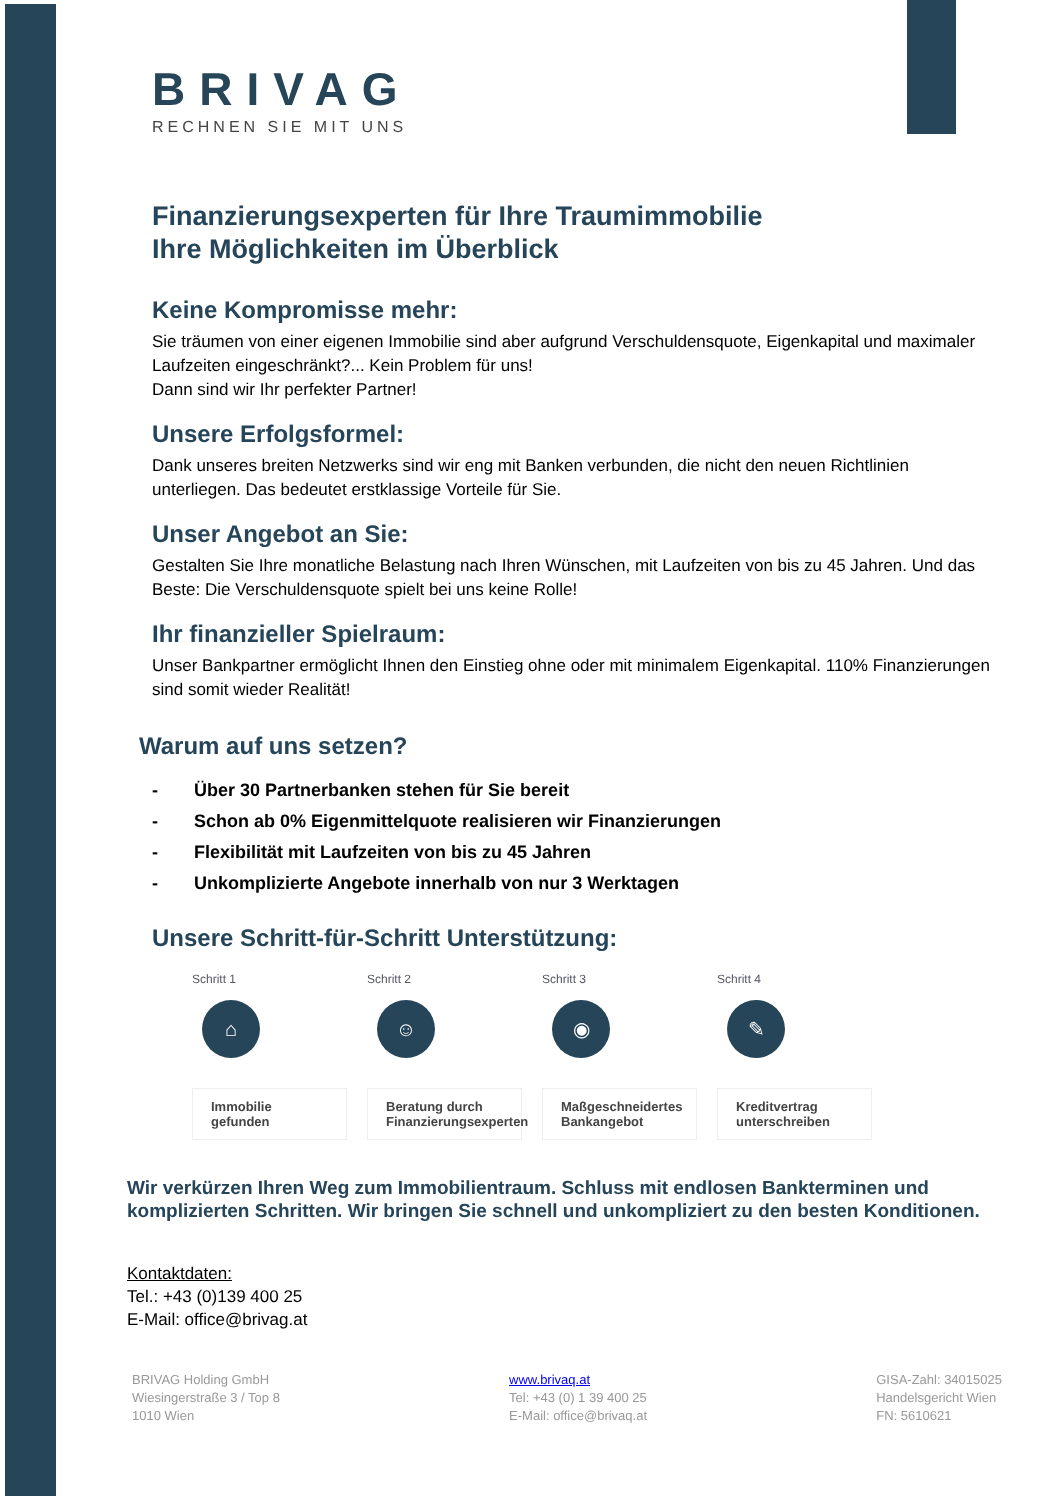BRIVAG
RECHNEN SIE MIT UNS
Finanzierungsexperten für Ihre Traumimmobilie
Ihre Möglichkeiten im Überblick
Keine Kompromisse mehr:
Sie träumen von einer eigenen Immobilie sind aber aufgrund Verschuldensquote, Eigenkapital und maximaler Laufzeiten eingeschränkt?... Kein Problem für uns!
Dann sind wir Ihr perfekter Partner!
Unsere Erfolgsformel:
Dank unseres breiten Netzwerks sind wir eng mit Banken verbunden, die nicht den neuen Richtlinien unterliegen. Das bedeutet erstklassige Vorteile für Sie.
Unser Angebot an Sie:
Gestalten Sie Ihre monatliche Belastung nach Ihren Wünschen, mit Laufzeiten von bis zu 45 Jahren. Und das Beste: Die Verschuldensquote spielt bei uns keine Rolle!
Ihr finanzieller Spielraum:
Unser Bankpartner ermöglicht Ihnen den Einstieg ohne oder mit minimalem Eigenkapital. 110% Finanzierungen sind somit wieder Realität!
Warum auf uns setzen?
- Über 30 Partnerbanken stehen für Sie bereit
- Schon ab 0% Eigenmittelquote realisieren wir Finanzierungen
- Flexibilität mit Laufzeiten von bis zu 45 Jahren
- Unkomplizierte Angebote innerhalb von nur 3 Werktagen
Unsere Schritt-für-Schritt Unterstützung:
Schritt 1
⌂
Immobilie gefunden
Schritt 2
☺
Beratung durch Finanzierungsexperten
Schritt 3
◉
Maßgeschneidertes Bankangebot
Schritt 4
✎
Kreditvertrag unterschreiben
Wir verkürzen Ihren Weg zum Immobilientraum. Schluss mit endlosen Bankterminen und komplizierten Schritten. Wir bringen Sie schnell und unkompliziert zu den besten Konditionen.
Kontaktdaten:
Tel.: +43 (0)139 400 25
E-Mail: office@brivag.at
BRIVAG Holding GmbH
Wiesingerstraße 3 / Top 8
1010 Wien
www.brivaq.at
Tel: +43 (0) 1 39 400 25
E-Mail: office@brivaq.at
GISA-Zahl: 34015025
Handelsgericht Wien
FN: 5610621